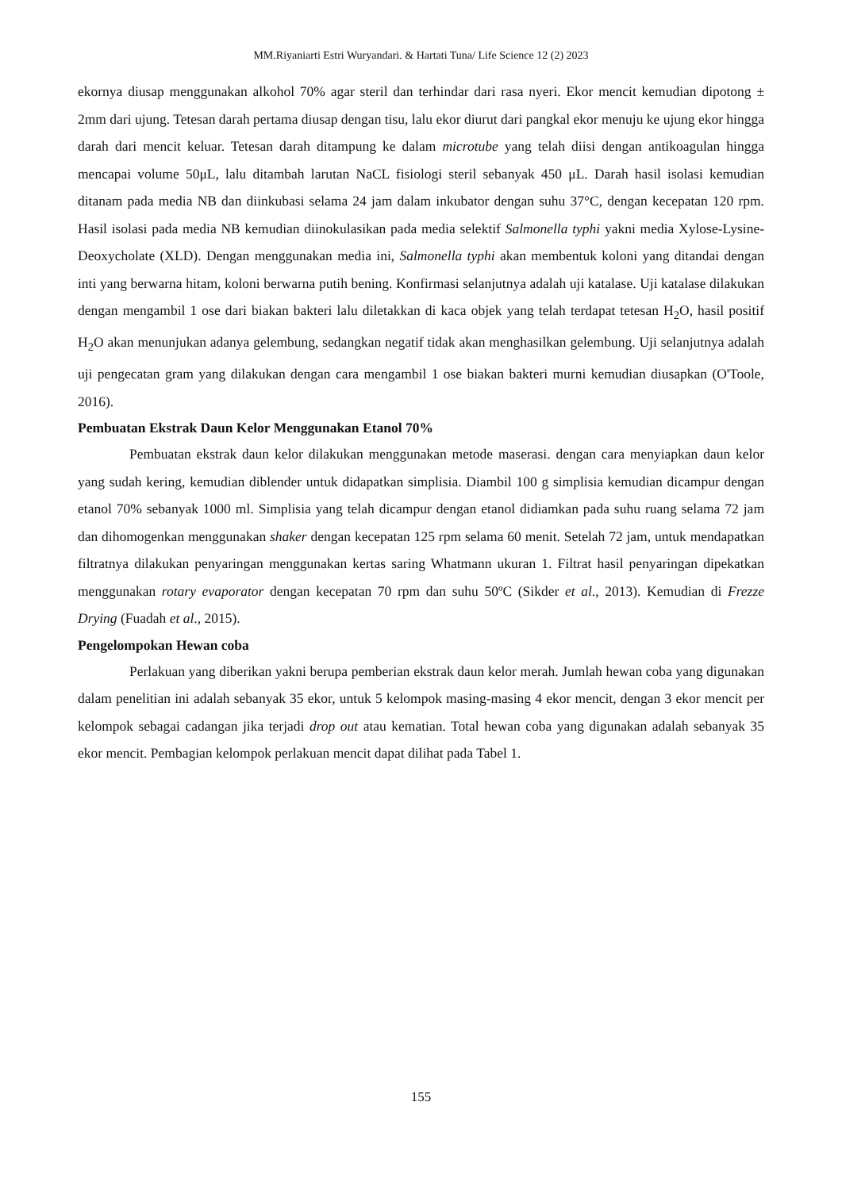MM.Riyaniarti Estri Wuryandari. & Hartati Tuna/ Life Science 12 (2) 2023
ekornya diusap menggunakan alkohol 70% agar steril dan terhindar dari rasa nyeri. Ekor mencit kemudian dipotong ± 2mm dari ujung. Tetesan darah pertama diusap dengan tisu, lalu ekor diurut dari pangkal ekor menuju ke ujung ekor hingga darah dari mencit keluar. Tetesan darah ditampung ke dalam microtube yang telah diisi dengan antikoagulan hingga mencapai volume 50μL, lalu ditambah larutan NaCL fisiologi steril sebanyak 450 μL. Darah hasil isolasi kemudian ditanam pada media NB dan diinkubasi selama 24 jam dalam inkubator dengan suhu 37°C, dengan kecepatan 120 rpm. Hasil isolasi pada media NB kemudian diinokulasikan pada media selektif Salmonella typhi yakni media Xylose-Lysine-Deoxycholate (XLD). Dengan menggunakan media ini, Salmonella typhi akan membentuk koloni yang ditandai dengan inti yang berwarna hitam, koloni berwarna putih bening. Konfirmasi selanjutnya adalah uji katalase. Uji katalase dilakukan dengan mengambil 1 ose dari biakan bakteri lalu diletakkan di kaca objek yang telah terdapat tetesan H<sub>2</sub>O, hasil positif H<sub>2</sub>O akan menunjukan adanya gelembung, sedangkan negatif tidak akan menghasilkan gelembung. Uji selanjutnya adalah uji pengecatan gram yang dilakukan dengan cara mengambil 1 ose biakan bakteri murni kemudian diusapkan (O'Toole, 2016).
Pembuatan Ekstrak Daun Kelor Menggunakan Etanol 70%
Pembuatan ekstrak daun kelor dilakukan menggunakan metode maserasi. dengan cara menyiapkan daun kelor yang sudah kering, kemudian diblender untuk didapatkan simplisia. Diambil 100 g simplisia kemudian dicampur dengan etanol 70% sebanyak 1000 ml. Simplisia yang telah dicampur dengan etanol didiamkan pada suhu ruang selama 72 jam dan dihomogenkan menggunakan shaker dengan kecepatan 125 rpm selama 60 menit. Setelah 72 jam, untuk mendapatkan filtratnya dilakukan penyaringan menggunakan kertas saring Whatmann ukuran 1. Filtrat hasil penyaringan dipekatkan menggunakan rotary evaporator dengan kecepatan 70 rpm dan suhu 50ºC (Sikder et al., 2013). Kemudian di Frezze Drying (Fuadah et al., 2015).
Pengelompokan Hewan coba
Perlakuan yang diberikan yakni berupa pemberian ekstrak daun kelor merah. Jumlah hewan coba yang digunakan dalam penelitian ini adalah sebanyak 35 ekor, untuk 5 kelompok masing-masing 4 ekor mencit, dengan 3 ekor mencit per kelompok sebagai cadangan jika terjadi drop out atau kematian. Total hewan coba yang digunakan adalah sebanyak 35 ekor mencit. Pembagian kelompok perlakuan mencit dapat dilihat pada Tabel 1.
155